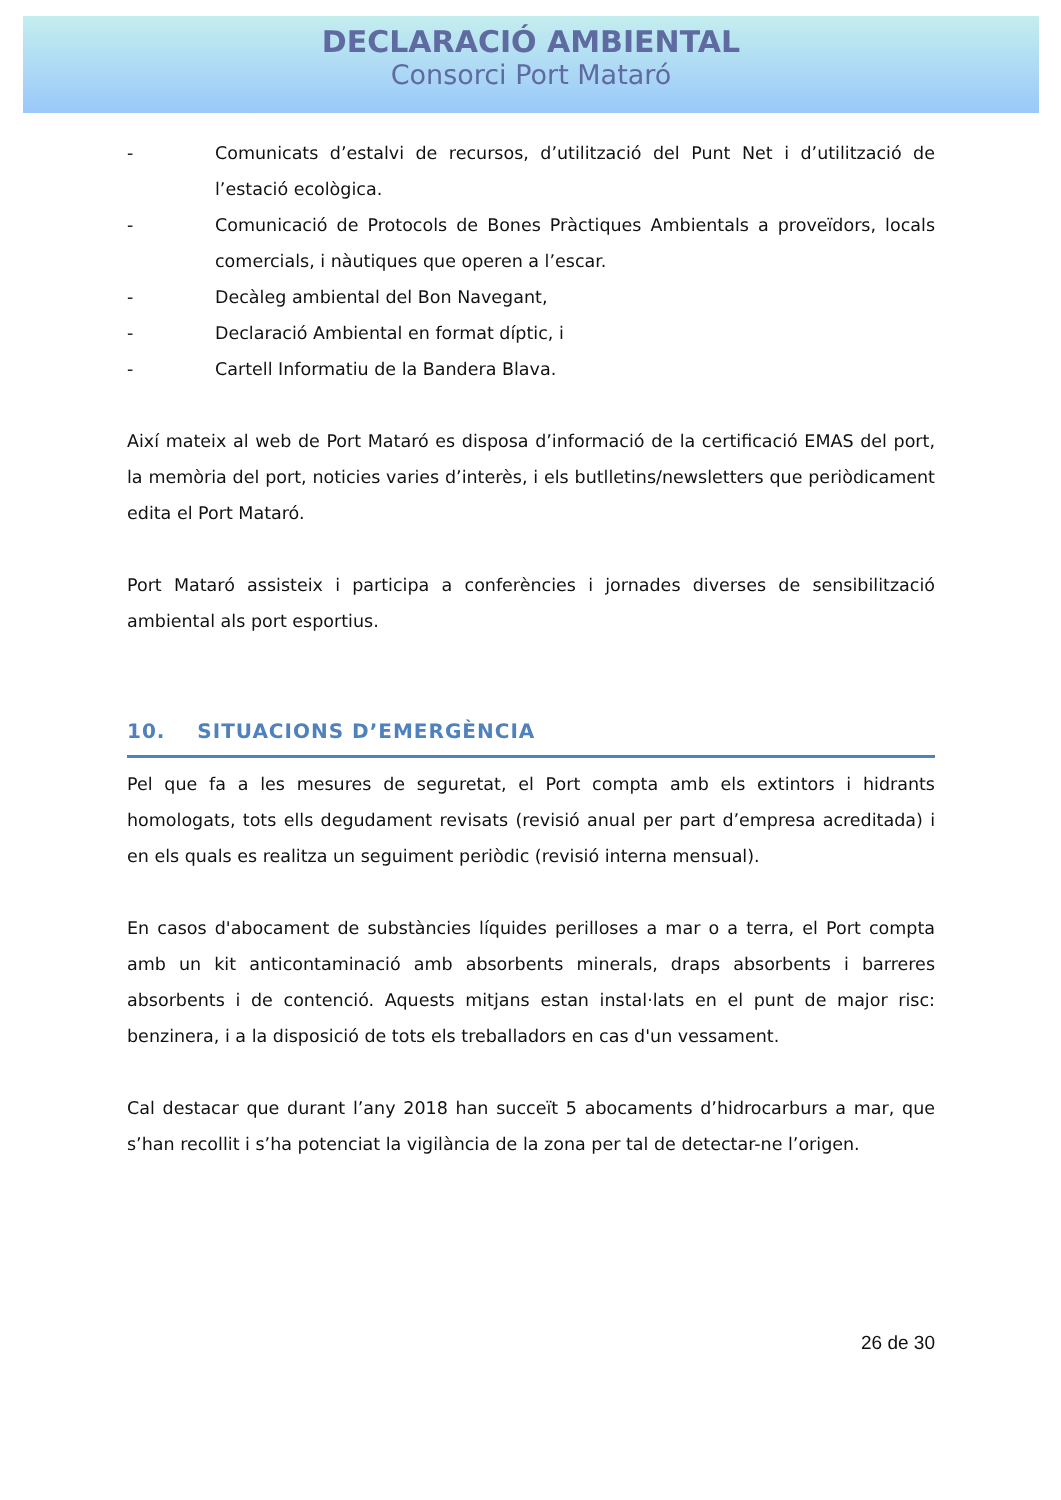DECLARACIÓ AMBIENTAL
Consorci Port Mataró
- Comunicats d’estalvi de recursos, d’utilització del Punt Net i d’utilització de l’estació ecològica.
- Comunicació de Protocols de Bones Pràctiques Ambientals a proveïdors, locals comercials, i nàutiques que operen a l’escar.
- Decàleg ambiental del Bon Navegant,
- Declaració Ambiental en format díptic, i
- Cartell Informatiu de la Bandera Blava.
Així mateix al web de Port Mataró es disposa d’informació de la certificació EMAS del port, la memòria del port, noticies varies d’interès, i els butlletins/newsletters que periòdicament edita el Port Mataró.
Port Mataró assisteix i participa a conferències i jornades diverses de sensibilització ambiental als port esportius.
10. SITUACIONS D’EMERGÈNCIA
Pel que fa a les mesures de seguretat, el Port compta amb els extintors i hidrants homologats, tots ells degudament revisats (revisió anual per part d’empresa acreditada) i en els quals es realitza un seguiment periòdic (revisió interna mensual).
En casos d'abocament de substàncies líquides perilloses a mar o a terra, el Port compta amb un kit anticontaminació amb absorbents minerals, draps absorbents i barreres absorbents i de contenció. Aquests mitjans estan instal·lats en el punt de major risc: benzinera, i a la disposició de tots els treballadors en cas d'un vessament.
Cal destacar que durant l’any 2018 han succeït 5 abocaments d’hidrocarburs a mar, que s’han recollit i s’ha potenciat la vigilància de la zona per tal de detectar-ne l’origen.
26 de 30